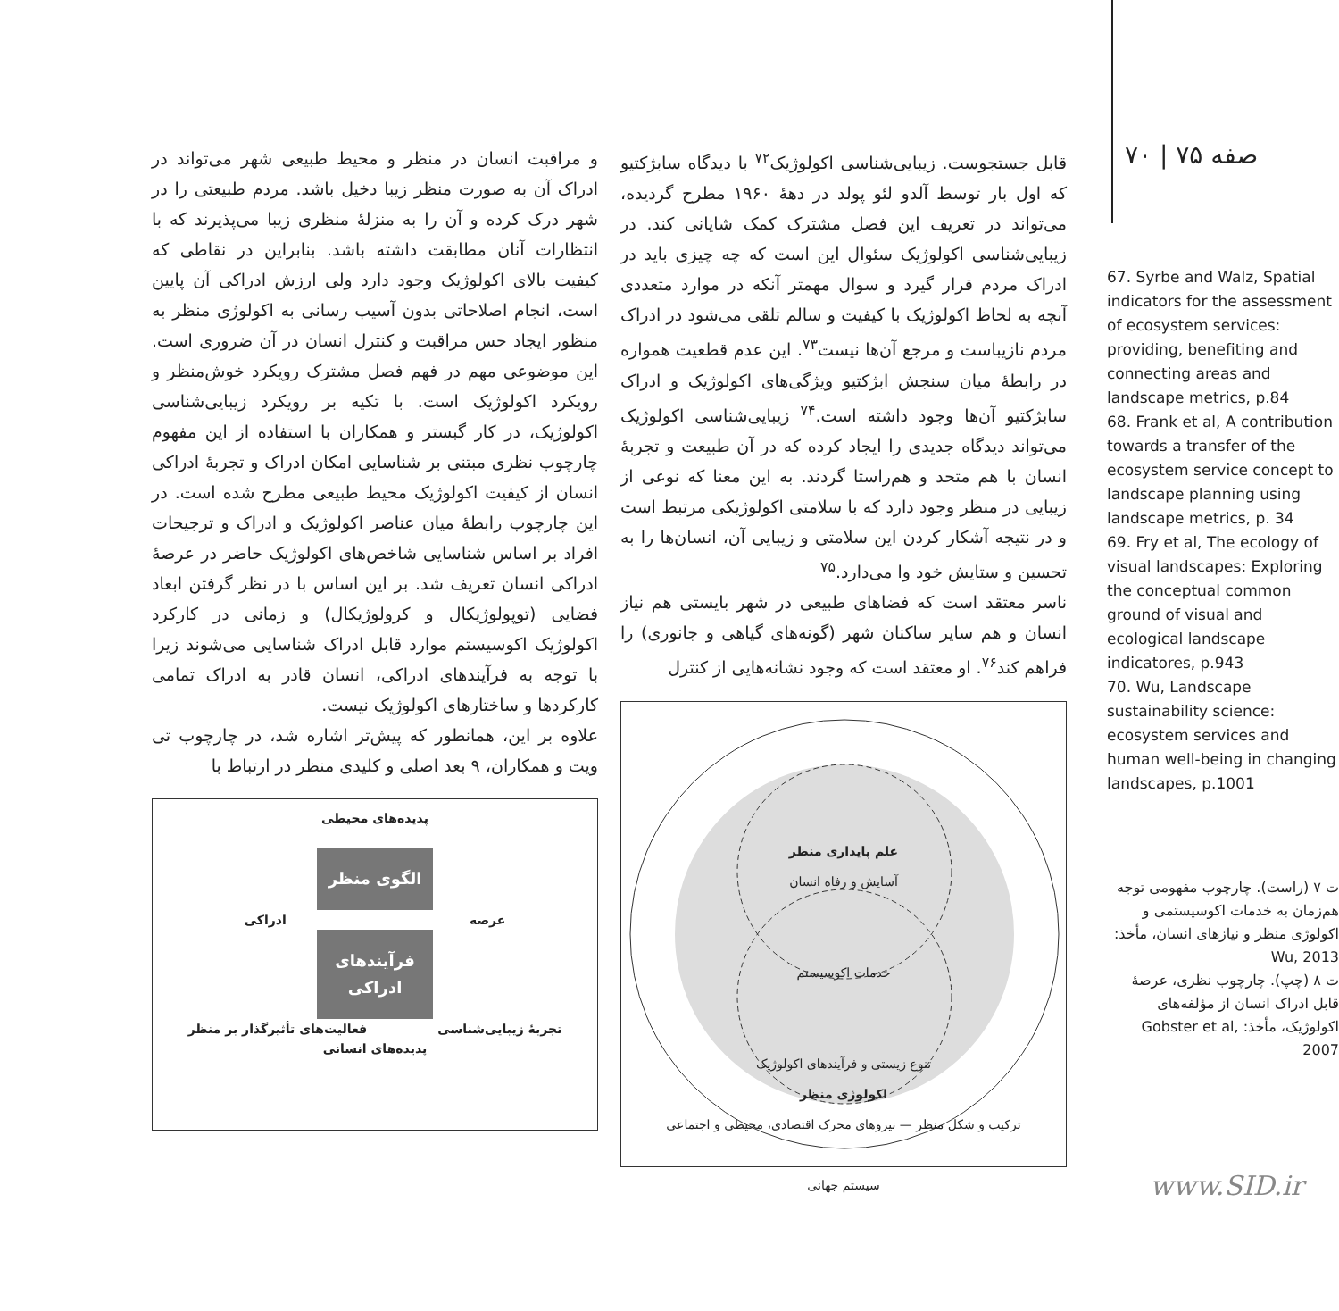صفه ۷۵ | ۷۰
67. Syrbe and Walz, Spatial indicators for the assessment of ecosystem services: providing, benefiting and connecting areas and landscape metrics, p.84
68. Frank et al, A contribution towards a transfer of the ecosystem service concept to landscape planning using landscape metrics, p. 34
69. Fry et al, The ecology of visual landscapes: Exploring the conceptual common ground of visual and ecological landscape indicatores, p.943
70. Wu, Landscape sustainability science: ecosystem services and human well-being in changing landscapes, p.1001
ت ۷ (راست). چارچوب مفهومی توجه هم‌زمان به خدمات اکوسیستمی و اکولوژی منظر و نیازهای انسان، مأخذ: Wu, 2013
ت ۸ (چپ). چارچوب نظری، عرصهٔ قابل ادراک انسان از مؤلفه‌های اکولوژیک، مأخذ: Gobster et al, 2007
قابل جستجوست. زیبایی‌شناسی اکولوژیک<sup>۷۲</sup> با دیدگاه سابژکتیو که اول بار توسط آلدو لئو پولد در دههٔ ۱۹۶۰ مطرح گردیده، می‌تواند در تعریف این فصل مشترک کمک شایانی کند. در زیبایی‌شناسی اکولوژیک سئوال این است که چه چیزی باید در ادراک مردم قرار گیرد و سوال مهمتر آنکه در موارد متعددی آنچه به لحاظ اکولوژیک با کیفیت و سالم تلقی می‌شود در ادراک مردم نازیباست و مرجع آن‌ها نیست<sup>۷۳</sup>. این عدم قطعیت همواره در رابطهٔ میان سنجش ابژکتیو ویژگی‌های اکولوژیک و ادراک سابژکتیو آن‌ها وجود داشته است.<sup>۷۴</sup> زیبایی‌شناسی اکولوژیک می‌تواند دیدگاه جدیدی را ایجاد کرده که در آن طبیعت و تجربهٔ انسان با هم متحد و هم‌راستا گردند. به این معنا که نوعی از زیبایی در منظر وجود دارد که با سلامتی اکولوژیکی مرتبط است و در نتیجه آشکار کردن این سلامتی و زیبایی آن، انسان‌ها را به تحسین و ستایش خود وا می‌دارد.<sup>۷۵</sup>
ناسر معتقد است که فضاهای طبیعی در شهر بایستی هم نیاز انسان و هم سایر ساکنان شهر (گونه‌های گیاهی و جانوری) را فراهم کند<sup>۷۶</sup>. او معتقد است که وجود نشانه‌هایی از کنترل
علم پایداری منظر
آسایش و رفاه انسان
خدمات اکوسیستم
تنوع زیستی و فرآیندهای اکولوژیک
اکولوژی منظر
ترکیب و شکل منظر — نیروهای محرک اقتصادی، محیطی و اجتماعی
سیستم جهانی
و مراقبت انسان در منظر و محیط طبیعی شهر می‌تواند در ادراک آن به صورت منظر زیبا دخیل باشد. مردم طبیعتی را در شهر درک کرده و آن را به منزلهٔ منظری زیبا می‌پذیرند که با انتظارات آنان مطابقت داشته باشد. بنابراین در نقاطی که کیفیت بالای اکولوژیک وجود دارد ولی ارزش ادراکی آن پایین است، انجام اصلاحاتی بدون آسیب رسانی به اکولوژی منظر به منظور ایجاد حس مراقبت و کنترل انسان در آن ضروری است. این موضوعی مهم در فهم فصل مشترک رویکرد خوش‌منظر و رویکرد اکولوژیک است. با تکیه بر رویکرد زیبایی‌شناسی اکولوژیک، در کار گبستر و همکاران با استفاده از این مفهوم چارچوب نظری مبتنی بر شناسایی امکان ادراک و تجربهٔ ادراکی انسان از کیفیت اکولوژیک محیط طبیعی مطرح شده است. در این چارچوب رابطهٔ میان عناصر اکولوژیک و ادراک و ترجیحات افراد بر اساس شناسایی شاخص‌های اکولوژیک حاضر در عرصهٔ ادراکی انسان تعریف شد. بر این اساس با در نظر گرفتن ابعاد فضایی (توپولوژیکال و کرولوژیکال) و زمانی در کارکرد اکولوژیک اکوسیستم موارد قابل ادراک شناسایی می‌شوند زیرا با توجه به فرآیندهای ادراکی، انسان قادر به ادراک تمامی کارکردها و ساختارهای اکولوژیک نیست.
علاوه بر این، همانطور که پیش‌تر اشاره شد، در چارچوب تی ویت و همکاران، ۹ بعد اصلی و کلیدی منظر در ارتباط با
پدیده‌های محیطی
الگوی منظر
عرصه ادراکی
فرآیندهای ادراکی
تجربهٔ زیبایی‌شناسی فعالیت‌های تأثیرگذار بر منظر
پدیده‌های انسانی
www.SID.ir